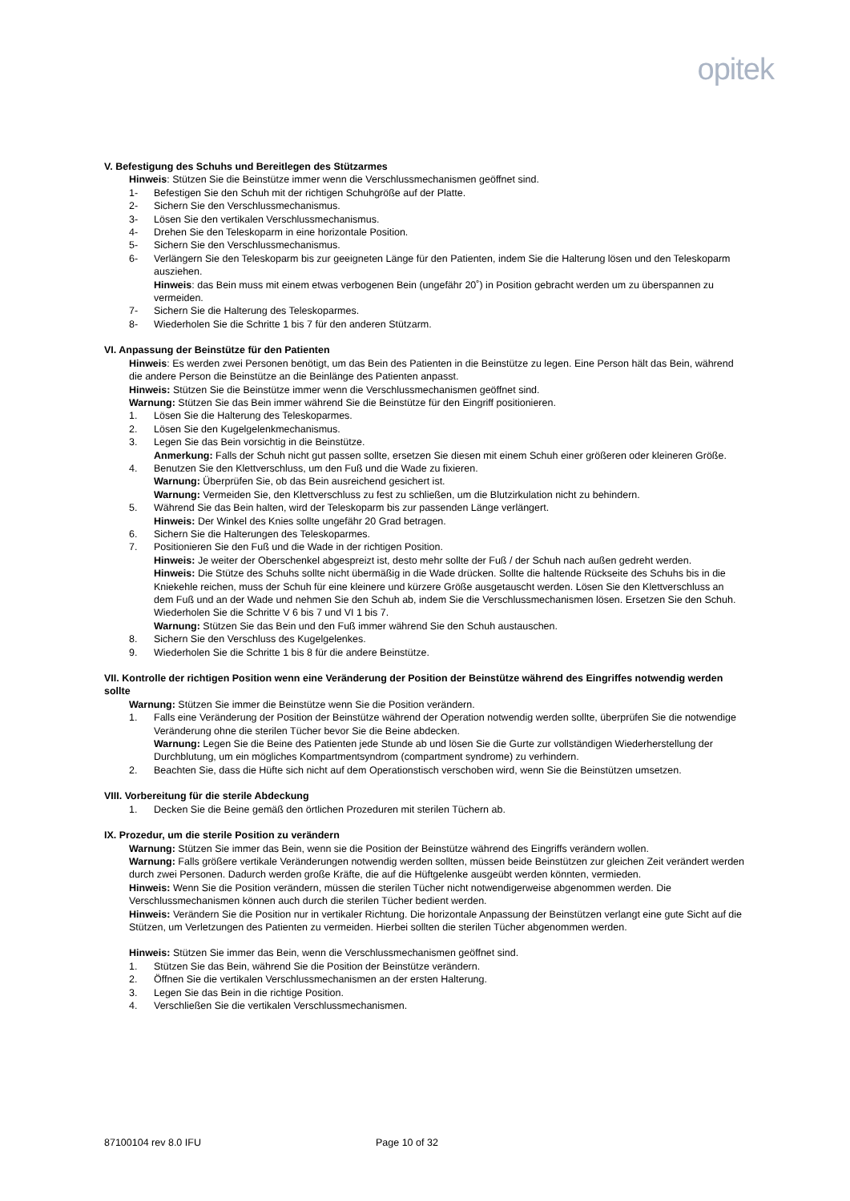opitek
V. Befestigung des Schuhs und Bereitlegen des Stützarmes
Hinweis: Stützen Sie die Beinstütze immer wenn die Verschlussmechanismen geöffnet sind.
1- Befestigen Sie den Schuh mit der richtigen Schuhgröße auf der Platte.
2- Sichern Sie den Verschlussmechanismus.
3- Lösen Sie den vertikalen Verschlussmechanismus.
4- Drehen Sie den Teleskoparm in eine horizontale Position.
5- Sichern Sie den Verschlussmechanismus.
6- Verlängern Sie den Teleskoparm bis zur geeigneten Länge für den Patienten, indem Sie die Halterung lösen und den Teleskoparm ausziehen.
Hinweis: das Bein muss mit einem etwas verbogenen Bein (ungefähr 20˚) in Position gebracht werden um zu überspannen zu vermeiden.
7- Sichern Sie die Halterung des Teleskoparmes.
8- Wiederholen Sie die Schritte 1 bis 7 für den anderen Stützarm.
VI. Anpassung der Beinstütze für den Patienten
Hinweis: Es werden zwei Personen benötigt, um das Bein des Patienten in die Beinstütze zu legen. Eine Person hält das Bein, während die andere Person die Beinstütze an die Beinlänge des Patienten anpasst.
Hinweis: Stützen Sie die Beinstütze immer wenn die Verschlussmechanismen geöffnet sind.
Warnung: Stützen Sie das Bein immer während Sie die Beinstütze für den Eingriff positionieren.
1. Lösen Sie die Halterung des Teleskoparmes.
2. Lösen Sie den Kugelgelenkmechanismus.
3. Legen Sie das Bein vorsichtig in die Beinstütze.
Anmerkung: Falls der Schuh nicht gut passen sollte, ersetzen Sie diesen mit einem Schuh einer größeren oder kleineren Größe.
4. Benutzen Sie den Klettverschluss, um den Fuß und die Wade zu fixieren.
Warnung: Überprüfen Sie, ob das Bein ausreichend gesichert ist.
Warnung: Vermeiden Sie, den Klettverschluss zu fest zu schließen, um die Blutzirkulation nicht zu behindern.
5. Während Sie das Bein halten, wird der Teleskoparm bis zur passenden Länge verlängert.
Hinweis: Der Winkel des Knies sollte ungefähr 20 Grad betragen.
6. Sichern Sie die Halterungen des Teleskoparmes.
7. Positionieren Sie den Fuß und die Wade in der richtigen Position.
Hinweis: Je weiter der Oberschenkel abgespreizt ist, desto mehr sollte der Fuß / der Schuh nach außen gedreht werden.
Hinweis: Die Stütze des Schuhs sollte nicht übermäßig in die Wade drücken. Sollte die haltende Rückseite des Schuhs bis in die Kniekehle reichen, muss der Schuh für eine kleinere und kürzere Größe ausgetauscht werden. Lösen Sie den Klettverschluss an dem Fuß und an der Wade und nehmen Sie den Schuh ab, indem Sie die Verschlussmechanismen lösen. Ersetzen Sie den Schuh. Wiederholen Sie die Schritte V 6 bis 7 und VI 1 bis 7.
Warnung: Stützen Sie das Bein und den Fuß immer während Sie den Schuh austauschen.
8. Sichern Sie den Verschluss des Kugelgelenkes.
9. Wiederholen Sie die Schritte 1 bis 8 für die andere Beinstütze.
VII. Kontrolle der richtigen Position wenn eine Veränderung der Position der Beinstütze während des Eingriffes notwendig werden sollte
Warnung: Stützen Sie immer die Beinstütze wenn Sie die Position verändern.
1. Falls eine Veränderung der Position der Beinstütze während der Operation notwendig werden sollte, überprüfen Sie die notwendige Veränderung ohne die sterilen Tücher bevor Sie die Beine abdecken.
Warnung: Legen Sie die Beine des Patienten jede Stunde ab und lösen Sie die Gurte zur vollständigen Wiederherstellung der Durchblutung, um ein mögliches Kompartmentsyndrom (compartment syndrome) zu verhindern.
2. Beachten Sie, dass die Hüfte sich nicht auf dem Operationstisch verschoben wird, wenn Sie die Beinstützen umsetzen.
VIII. Vorbereitung für die sterile Abdeckung
1. Decken Sie die Beine gemäß den örtlichen Prozeduren mit sterilen Tüchern ab.
IX. Prozedur, um die sterile Position zu verändern
Warnung: Stützen Sie immer das Bein, wenn sie die Position der Beinstütze während des Eingriffs verändern wollen.
Warnung: Falls größere vertikale Veränderungen notwendig werden sollten, müssen beide Beinstützen zur gleichen Zeit verändert werden durch zwei Personen. Dadurch werden große Kräfte, die auf die Hüftgelenke ausgeübt werden könnten, vermieden.
Hinweis: Wenn Sie die Position verändern, müssen die sterilen Tücher nicht notwendigerweise abgenommen werden. Die Verschlussmechanismen können auch durch die sterilen Tücher bedient werden.
Hinweis: Verändern Sie die Position nur in vertikaler Richtung. Die horizontale Anpassung der Beinstützen verlangt eine gute Sicht auf die Stützen, um Verletzungen des Patienten zu vermeiden. Hierbei sollten die sterilen Tücher abgenommen werden.
Hinweis: Stützen Sie immer das Bein, wenn die Verschlussmechanismen geöffnet sind.
1. Stützen Sie das Bein, während Sie die Position der Beinstütze verändern.
2. Öffnen Sie die vertikalen Verschlussmechanismen an der ersten Halterung.
3. Legen Sie das Bein in die richtige Position.
4. Verschließen Sie die vertikalen Verschlussmechanismen.
87100104 rev 8.0 IFU Page 10 of 32